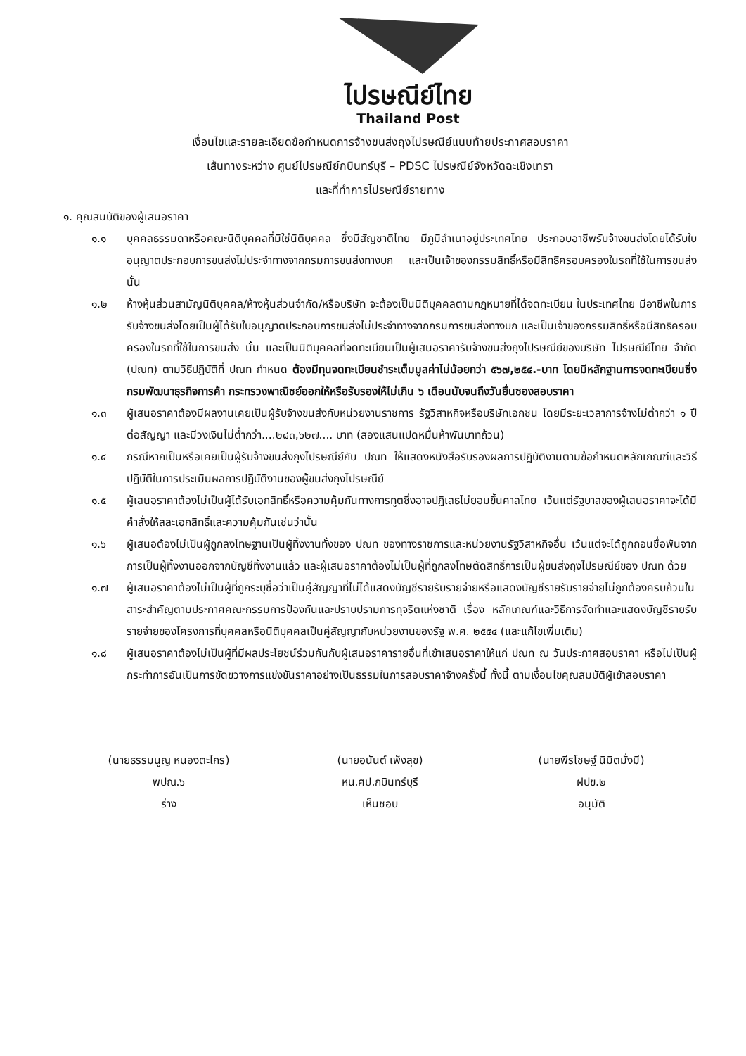ไปรษณีย์ไทย
Thailand Post
เงื่อนไขและรายละเอียดข้อกำหนดการจ้างขนส่งถุงไปรษณีย์แนบท้ายประกาศสอบราคา
เส้นทางระหว่าง ศูนย์ไปรษณีย์กบินทร์บุรี – PDSC ไปรษณีย์จังหวัดฉะเชิงเทรา
และที่ทำการไปรษณีย์รายทาง
๑. คุณสมบัติของผู้เสนอราคา
๑.๑ บุคคลธรรมดาหรือคณะนิติบุคคลที่มิใช่นิติบุคคล ซึ่งมีสัญชาติไทย มีภูมิลำเนาอยู่ประเทศไทย ประกอบอาชีพรับจ้างขนส่งโดยได้รับใบอนุญาตประกอบการขนส่งไม่ประจำทางจากกรมการขนส่งทางบก และเป็นเจ้าของกรรมสิทธิ์หรือมีสิทธิครอบครองในรถที่ใช้ในการขนส่งนั้น
๑.๒ ห้างหุ้นส่วนสามัญนิติบุคคล/ห้างหุ้นส่วนจำกัด/หรือบริษัท จะต้องเป็นนิติบุคคลตามกฎหมายที่ได้จดทะเบียน ในประเทศไทย มีอาชีพในการรับจ้างขนส่งโดยเป็นผู้ได้รับใบอนุญาตประกอบการขนส่งไม่ประจำทางจากกรมการขนส่งทางบก และเป็นเจ้าของกรรมสิทธิ์หรือมีสิทธิครอบครองในรถที่ใช้ในการขนส่ง นั้น และเป็นนิติบุคคลที่จดทะเบียนเป็นผู้เสนอราคารับจ้างขนส่งถุงไปรษณีย์ของบริษัท ไปรษณีย์ไทย จำกัด (ปณท) ตามวิธีปฏิบัติที่ ปณท กำหนด ต้องมีทุนจดทะเบียนชำระเต็มมูลค่าไม่น้อยกว่า ๕๖๗,๒๕๔.-บาท โดยมีหลักฐานการจดทะเบียนซึ่งกรมพัฒนาธุรกิจการค้า กระทรวงพาณิชย์ออกให้หรือรับรองให้ไม่เกิน ๖ เดือนนับจนถึงวันยื่นซองสอบราคา
๑.๓ ผู้เสนอราคาต้องมีผลงานเคยเป็นผู้รับจ้างขนส่งกับหน่วยงานราชการ รัฐวิสาหกิจหรือบริษัทเอกชน โดยมีระยะเวลาการจ้างไม่ต่ำกว่า ๑ ปี ต่อสัญญา และมีวงเงินไม่ต่ำกว่า....๒๘๓,๖๒๗.... บาท (สองแสนแปดหมื่นห้าพันบาทถ้วน)
๑.๔ กรณีหากเป็นหรือเคยเป็นผู้รับจ้างขนส่งถุงไปรษณีย์กับ ปณท ให้แสดงหนังสือรับรองผลการปฏิบัติงานตามข้อกำหนดหลักเกณฑ์และวิธีปฏิบัติในการประเมินผลการปฏิบัติงานของผู้ขนส่งถุงไปรษณีย์
๑.๕ ผู้เสนอราคาต้องไม่เป็นผู้ได้รับเอกสิทธิ์หรือความคุ้มกันทางการทูตซึ่งอาจปฏิเสธไม่ยอมขึ้นศาลไทย เว้นแต่รัฐบาลของผู้เสนอราคาจะได้มีคำสั่งให้สละเอกสิทธิ์และความคุ้มกันเช่นว่านั้น
๑.๖ ผู้เสนอต้องไม่เป็นผู้ถูกลงโทษฐานเป็นผู้ทิ้งงานทั้งของ ปณท ของทางราชการและหน่วยงานรัฐวิสาหกิจอื่น เว้นแต่จะได้ถูกถอนชื่อพ้นจากการเป็นผู้ทิ้งงานออกจากบัญชีทิ้งงานแล้ว และผู้เสนอราคาต้องไม่เป็นผู้ที่ถูกลงโทษตัดสิทธิ์การเป็นผู้ขนส่งถุงไปรษณีย์ของ ปณท ด้วย
๑.๗ ผู้เสนอราคาต้องไม่เป็นผู้ที่ถูกระบุชื่อว่าเป็นคู่สัญญาที่ไม่ได้แสดงบัญชีรายรับรายจ่ายหรือแสดงบัญชีรายรับรายจ่ายไม่ถูกต้องครบถ้วนในสาระสำคัญตามประกาศคณะกรรมการป้องกันและปราบปรามการทุจริตแห่งชาติ เรื่อง หลักเกณฑ์และวิธีการจัดทำและแสดงบัญชีรายรับรายจ่ายของโครงการที่บุคคลหรือนิติบุคคลเป็นคู่สัญญากับหน่วยงานของรัฐ พ.ศ. ๒๕๕๔ (และแก้ไขเพิ่มเติม)
๑.๘ ผู้เสนอราคาต้องไม่เป็นผู้ที่มีผลประโยชน์ร่วมกันกับผู้เสนอราคารายอื่นที่เข้าเสนอราคาให้แก่ ปณท ณ วันประกาศสอบราคา หรือไม่เป็นผู้กระทำการอันเป็นการขัดขวางการแข่งขันราคาอย่างเป็นธรรมในการสอบราคาจ้างครั้งนี้ ทั้งนี้ ตามเงื่อนไขคุณสมบัติผู้เข้าสอบราคา
(นายธรรมนูญ หนองตะไกร)
พปณ.๖
ร่าง
(นายอนันต์ เพ็งสุข)
หน.ศป.กบินทร์บุรี
เห็นชอบ
(นายพีรโชษฐ์ นิมิตมั่งมี)
ฝปข.๒
อนุมัติ